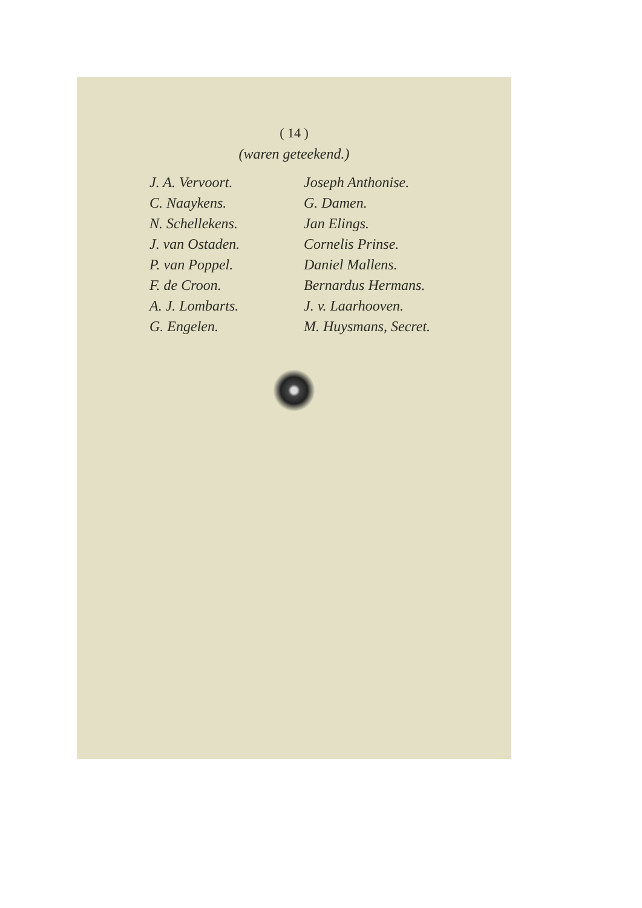( 14 )
(waren geteekend.)
J. A. Vervoort.
C. Naaykens.
N. Schellekens.
J. van Ostaden.
P. van Poppel.
F. de Croon.
A. J. Lombarts.
G. Engelen.
Joseph Anthonise.
G. Damen.
Jan Elings.
Cornelis Prinse.
Daniel Mallens.
Bernardus Hermans.
J. v. Laarhooven.
M. Huysmans, Secret.